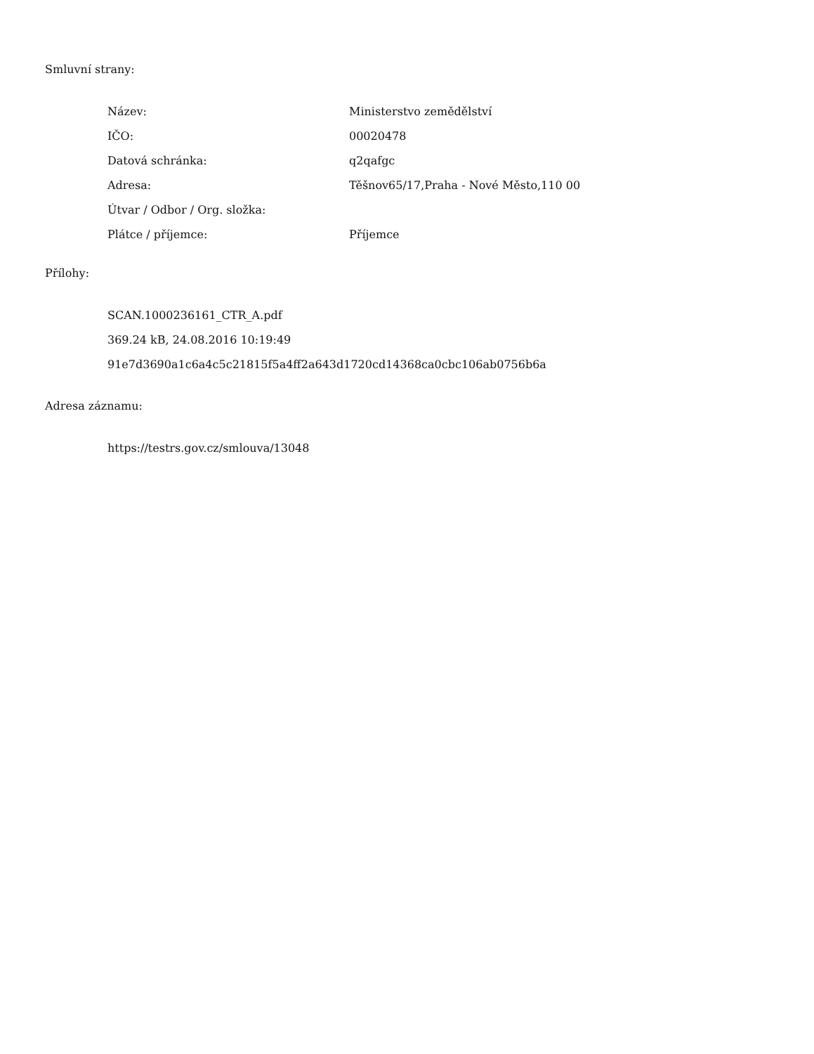Smluvní strany:
| Název: | Ministerstvo zemědělství |
| IČO: | 00020478 |
| Datová schránka: | q2qafgc |
| Adresa: | Těšnov65/17,Praha - Nové Město,110 00 |
| Útvar / Odbor / Org. složka: | |
| Plátce / příjemce: | Příjemce |
Přílohy:
SCAN.1000236161_CTR_A.pdf
369.24 kB, 24.08.2016 10:19:49
91e7d3690a1c6a4c5c21815f5a4ff2a643d1720cd14368ca0cbc106ab0756b6a
Adresa záznamu:
https://testrs.gov.cz/smlouva/13048